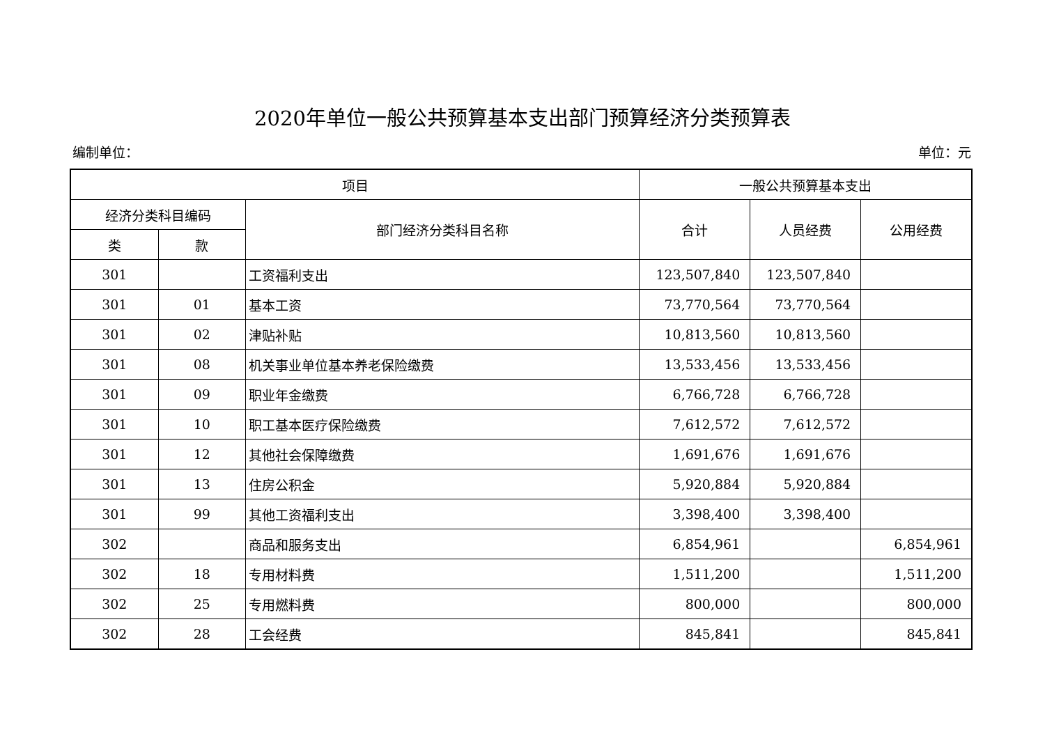2020年单位一般公共预算基本支出部门预算经济分类预算表
编制单位： 单位：元
| 项目 | | | 一般公共预算基本支出 | | |
| --- | --- | --- | --- | --- | --- |
| 经济分类科目编码 | | 部门经济分类科目名称 | 合计 | 人员经费 | 公用经费 |
| 类 | 款 | | | | |
| 301 | | 工资福利支出 | 123,507,840 | 123,507,840 | |
| 301 | 01 | 基本工资 | 73,770,564 | 73,770,564 | |
| 301 | 02 | 津贴补贴 | 10,813,560 | 10,813,560 | |
| 301 | 08 | 机关事业单位基本养老保险缴费 | 13,533,456 | 13,533,456 | |
| 301 | 09 | 职业年金缴费 | 6,766,728 | 6,766,728 | |
| 301 | 10 | 职工基本医疗保险缴费 | 7,612,572 | 7,612,572 | |
| 301 | 12 | 其他社会保障缴费 | 1,691,676 | 1,691,676 | |
| 301 | 13 | 住房公积金 | 5,920,884 | 5,920,884 | |
| 301 | 99 | 其他工资福利支出 | 3,398,400 | 3,398,400 | |
| 302 | | 商品和服务支出 | 6,854,961 | | 6,854,961 |
| 302 | 18 | 专用材料费 | 1,511,200 | | 1,511,200 |
| 302 | 25 | 专用燃料费 | 800,000 | | 800,000 |
| 302 | 28 | 工会经费 | 845,841 | | 845,841 |